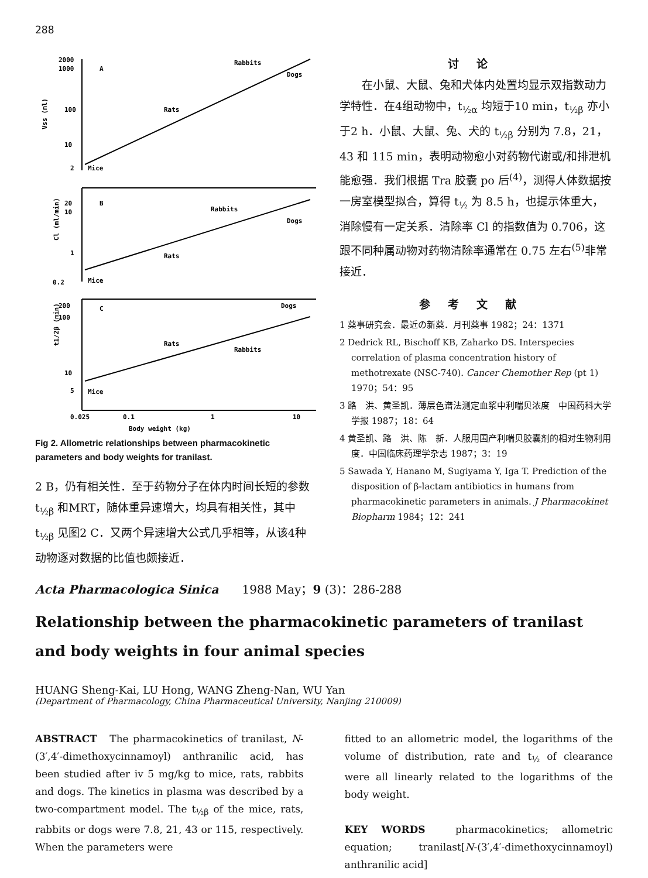288
2000
1000
100
10
2
A
Rabbits
Dogs
Rats
Mice
Vss (ml)
20
10
1
0.2
B
Rabbits
Dogs
Rats
Mice
Cl (ml/min)
200
100
10
5
C
Dogs
Rats
Rabbits
Mice
t1/2β (min)
0.025
0.1
1
10
Body weight (kg)
Fig 2. Allometric relationships between pharmacokinetic parameters and body weights for tranilast.
2 B，仍有相关性．至于药物分子在体内时间长短的参数 t<sub>½β</sub> 和MRT，随体重异速增大，均具有相关性，其中 t<sub>½β</sub> 见图2 C．又两个异速增大公式几乎相等，从该4种动物逐对数据的比值也颇接近．
讨论
　　在小鼠、大鼠、兔和犬体内处置均显示双指数动力学特性．在4组动物中，t<sub>½α</sub> 均短于10 min，t<sub>½β</sub> 亦小于2 h．小鼠、大鼠、兔、犬的 t<sub>½β</sub> 分别为 7.8，21，43 和 115 min，表明动物愈小对药物代谢或/和排泄机能愈强．我们根据 Tra 胶囊 po 后<sup>(4)</sup>，测得人体数据按一房室模型拟合，算得 t<sub>½</sub> 为 8.5 h，也提示体重大，消除慢有一定关系．清除率 Cl 的指数值为 0.706，这跟不同种属动物对药物清除率通常在 0.75 左右<sup>(5)</sup>非常接近．
参考文献
1 薬事研究会．最近の新薬．月刊薬事 1982；24：1371
2 Dedrick RL, Bischoff KB, Zaharko DS. Interspecies correlation of plasma concentration history of methotrexate (NSC-740). Cancer Chemother Rep (pt 1) 1970；54：95
3 路　洪、黄圣凯．薄层色谱法测定血浆中利喘贝浓度　中国药科大学学报 1987；18：64
4 黄圣凯、路　洪、陈　新．人服用国产利喘贝胶囊剂的相对生物利用度．中国临床药理学杂志 1987；3：19
5 Sawada Y, Hanano M, Sugiyama Y, Iga T. Prediction of the disposition of β-lactam antibiotics in humans from pharmacokinetic parameters in animals. J Pharmacokinet Biopharm 1984；12：241
Acta Pharmacologica Sinica　　1988 May；9 (3)：286-288
Relationship between the pharmacokinetic parameters of tranilast and body weights in four animal species
HUANG Sheng-Kai, LU Hong, WANG Zheng-Nan, WU Yan
(Department of Pharmacology, China Pharmaceutical University, Nanjing 210009)
ABSTRACT　The pharmacokinetics of tranilast, N-(3′,4′-dimethoxycinnamoyl) anthranilic acid, has been studied after iv 5 mg/kg to mice, rats, rabbits and dogs. The kinetics in plasma was described by a two-compartment model. The t<sub>½β</sub> of the mice, rats, rabbits or dogs were 7.8, 21, 43 or 115, respectively. When the parameters were
fitted to an allometric model, the logarithms of the volume of distribution, rate and t<sub>½</sub> of clearance were all linearly related to the logarithms of the body weight.
KEY WORDS　pharmacokinetics; allometric equation; tranilast[N-(3′,4′-dimethoxycinnamoyl) anthranilic acid]